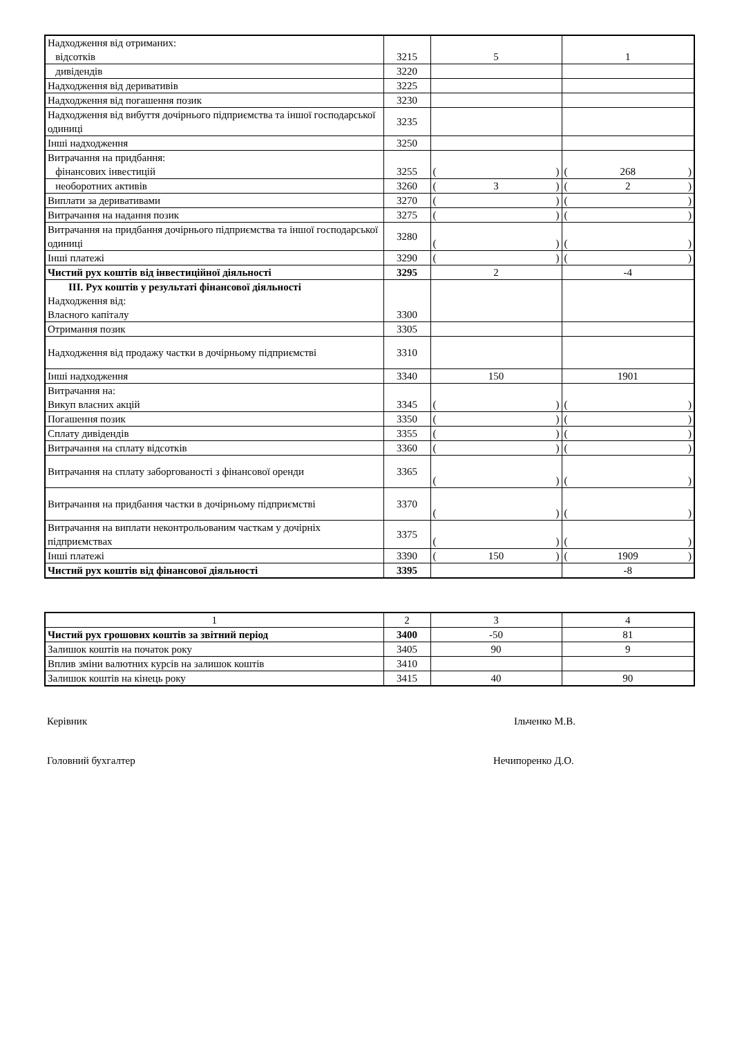| Надходження від отриманих: відсотків | 3215 | 5 | 1 |
| дивідендів | 3220 | | |
| Надходження від деривативів | 3225 | | |
| Надходження від погашення позик | 3230 | | |
| Надходження від вибуття дочірнього підприємства та іншої господарської одиниці | 3235 | | |
| Інші надходження | 3250 | | |
| Витрачання на придбання: фінансових інвестицій | 3255 | ( ) | ( 268 ) |
| необоротних активів | 3260 | ( 3 ) | ( 2 ) |
| Виплати за деривативами | 3270 | ( ) | ( ) |
| Витрачання на надання позик | 3275 | ( ) | ( ) |
| Витрачання на придбання дочірнього підприємства та іншої господарської одиниці | 3280 | ( ) | ( ) |
| Інші платежі | 3290 | ( ) | ( ) |
| Чистий рух коштів від інвестиційної діяльності | 3295 | 2 | -4 |
| ІІІ. Рух коштів у результаті фінансової діяльності Надходження від: Власного капіталу | 3300 | | |
| Отримання позик | 3305 | | |
| Надходження від продажу частки в дочірньому підприємстві | 3310 | | |
| Інші надходження | 3340 | 150 | 1901 |
| Витрачання на: Викуп власних акцій | 3345 | ( ) | ( ) |
| Погашення позик | 3350 | ( ) | ( ) |
| Сплату дивідендів | 3355 | ( ) | ( ) |
| Витрачання на сплату відсотків | 3360 | ( ) | ( ) |
| Витрачання на сплату заборгованості з фінансової оренди | 3365 | ( ) | ( ) |
| Витрачання на придбання частки в дочірньому підприємстві | 3370 | ( ) | ( ) |
| Витрачання на виплати неконтрольованим часткам у дочірніх підприємствах | 3375 | ( ) | ( ) |
| Інші платежі | 3390 | ( 150 ) | ( 1909 ) |
| Чистий рух коштів від фінансової діяльності | 3395 | | -8 |
| 1 | 2 | 3 | 4 |
| Чистий рух грошових коштів за звітний період | 3400 | -50 | 81 |
| Залишок коштів на початок року | 3405 | 90 | 9 |
| Вплив зміни валютних курсів на залишок коштів | 3410 | | |
| Залишок коштів на кінець року | 3415 | 40 | 90 |
Керівник Ільченко М.В.
Головний бухгалтер Нечипоренко Д.О.